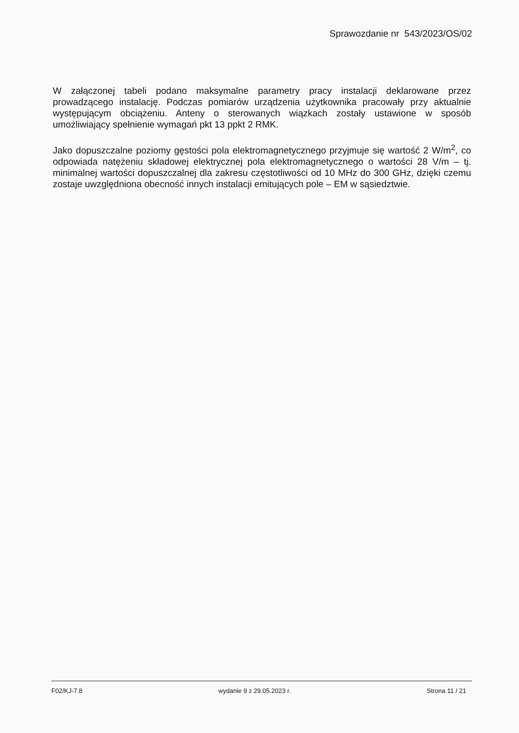Sprawozdanie nr 543/2023/OS/02
W załączonej tabeli podano maksymalne parametry pracy instalacji deklarowane przez prowadzącego instalację. Podczas pomiarów urządzenia użytkownika pracowały przy aktualnie występującym obciążeniu. Anteny o sterowanych wiązkach zostały ustawione w sposób umożliwiający spełnienie wymagań pkt 13 ppkt 2 RMK.
Jako dopuszczalne poziomy gęstości pola elektromagnetycznego przyjmuje się wartość 2 W/m<sup>2</sup>, co odpowiada natężeniu składowej elektrycznej pola elektromagnetycznego o wartości 28 V/m – tj. minimalnej wartości dopuszczalnej dla zakresu częstotliwości od 10 MHz do 300 GHz, dzięki czemu zostaje uwzględniona obecność innych instalacji emitujących pole – EM w sąsiedztwie.
F02/KJ-7.8 wydanie 9 z 29.05.2023 r. Strona 11 / 21